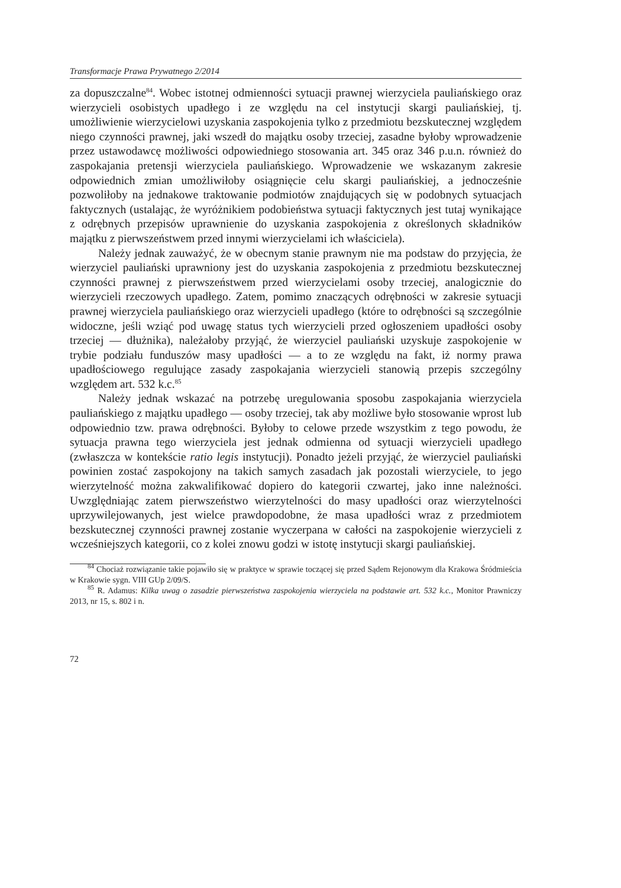Transformacje Prawa Prywatnego 2/2014
za dopuszczalne<sup>84</sup>. Wobec istotnej odmienności sytuacji prawnej wierzyciela pauliańskiego oraz wierzycieli osobistych upadłego i ze względu na cel instytucji skargi pauliańskiej, tj. umożliwienie wierzycielowi uzyskania zaspokojenia tylko z przedmiotu bezskutecznej względem niego czynności prawnej, jaki wszedł do majątku osoby trzeciej, zasadne byłoby wprowadzenie przez ustawodawcę możliwości odpowiedniego stosowania art. 345 oraz 346 p.u.n. również do zaspokajania pretensji wierzyciela pauliańskiego. Wprowadzenie we wskazanym zakresie odpowiednich zmian umożliwiłoby osiągnięcie celu skargi pauliańskiej, a jednocześnie pozwoliłoby na jednakowe traktowanie podmiotów znajdujących się w podobnych sytuacjach faktycznych (ustalając, że wyróżnikiem podobieństwa sytuacji faktycznych jest tutaj wynikające z odrębnych przepisów uprawnienie do uzyskania zaspokojenia z określonych składników majątku z pierwszeństwem przed innymi wierzycielami ich właściciela).
Należy jednak zauważyć, że w obecnym stanie prawnym nie ma podstaw do przyjęcia, że wierzyciel pauliański uprawniony jest do uzyskania zaspokojenia z przedmiotu bezskutecznej czynności prawnej z pierwszeństwem przed wierzycielami osoby trzeciej, analogicznie do wierzycieli rzeczowych upadłego. Zatem, pomimo znaczących odrębności w zakresie sytuacji prawnej wierzyciela pauliańskiego oraz wierzycieli upadłego (które to odrębności są szczególnie widoczne, jeśli wziąć pod uwagę status tych wierzycieli przed ogłoszeniem upadłości osoby trzeciej — dłużnika), należałoby przyjąć, że wierzyciel pauliański uzyskuje zaspokojenie w trybie podziału funduszów masy upadłości — a to ze względu na fakt, iż normy prawa upadłościowego regulujące zasady zaspokajania wierzycieli stanowią przepis szczególny względem art. 532 k.c.<sup>85</sup>
Należy jednak wskazać na potrzebę uregulowania sposobu zaspokajania wierzyciela pauliańskiego z majątku upadłego — osoby trzeciej, tak aby możliwe było stosowanie wprost lub odpowiednio tzw. prawa odrębności. Byłoby to celowe przede wszystkim z tego powodu, że sytuacja prawna tego wierzyciela jest jednak odmienna od sytuacji wierzycieli upadłego (zwłaszcza w kontekście ratio legis instytucji). Ponadto jeżeli przyjąć, że wierzyciel pauliański powinien zostać zaspokojony na takich samych zasadach jak pozostali wierzyciele, to jego wierzytelność można zakwalifikować dopiero do kategorii czwartej, jako inne należności. Uwzględniając zatem pierwszeństwo wierzytelności do masy upadłości oraz wierzytelności uprzywilejowanych, jest wielce prawdopodobne, że masa upadłości wraz z przedmiotem bezskutecznej czynności prawnej zostanie wyczerpana w całości na zaspokojenie wierzycieli z wcześniejszych kategorii, co z kolei znowu godzi w istotę instytucji skargi pauliańskiej.
<sup>84</sup> Chociaż rozwiązanie takie pojawiło się w praktyce w sprawie toczącej się przed Sądem Rejonowym dla Krakowa Śródmieścia w Krakowie sygn. VIII GUp 2/09/S.
<sup>85</sup> R. Adamus: Kilka uwag o zasadzie pierwszeństwa zaspokojenia wierzyciela na podstawie art. 532 k.c., Monitor Prawniczy 2013, nr 15, s. 802 i n.
72